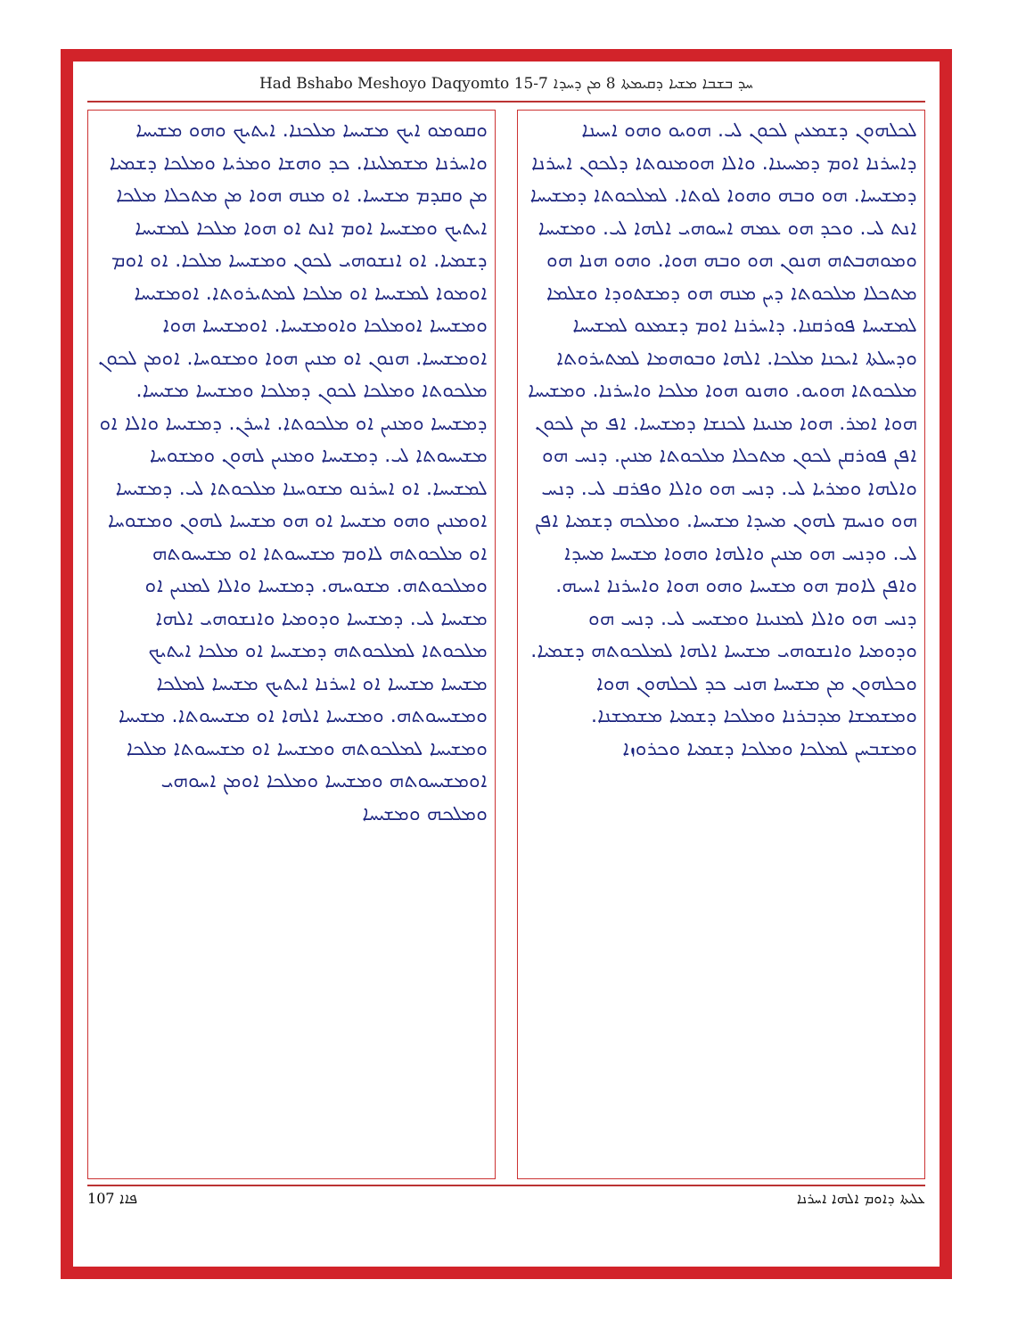Had Bshabo Meshoyo Daqyomto 15-7 ܚܕ ܒܫܒܐ ܡܫܝܐ ܕܩܝܡܬܐ 8 ܡܢ ܕܚܕܐ
ܠܟܠܗܘܢ ܕܫܡܥܝܢ ܠܟܘܢ ܠܝ. ܗܘܝܘ ܘܗܘ ܐܚܝܢܐ ܕܐܚܪܢܐ ܐܘܡ ܕܡܚܝܢܐ. ܘܐܠܐ ܗܘܡܢܘܬܐ ܕܠܟܘܢ ܐܚܪܢܐ ܕܡܫܝܚܐ. ܗܘ ܘܒܗ ܘܗܘܐ ܠܘܬܐ. ܠܡܠܟܘܬܐ ܕܡܫܝܚܐ ܐܢܬ ܠܝ. ܘܟܕ ܗܘ ܥܡܗ ܐܚܘܗܝ ܐܠܗܐ ܠܝ. ܘܡܫܝܚܐ ܘܡܘܗܒܬܗ ܗܢܘܢ ܗܘ ܘܒܗ ܗܘܐ. ܘܗܘ ܗܢܐ ܗܘ ܡܬܟܠܐ ܡܠܟܘܬܐ ܕܝܢ ܡܢܗ ܗܘ ܕܡܫܬܘܕܐ ܘܫܠܡܐ ܠܡܫܝܚܐ ܦܘܪܩܢܐ. ܕܐܚܪܢܐ ܐܘܡ ܕܫܡܥܘ ܠܡܫܝܚܐ ܘܕܚܠܬܐ ܐܝܟܢܐ ܡܠܟܐ. ܐܠܗܐ ܘܒܘܗܡܐ ܠܡܬܝܪܘܬܐ ܡܠܟܘܬܐ ܗܘܝܘ. ܘܗܢܘ ܗܘܐ ܡܠܟܐ ܘܐܚܪܢܐ. ܘܡܫܝܚܐ ܗܘܐ ܐܡܪ. ܗܘܐ ܡܢܝܢܐ ܠܟܢܫܐ ܕܡܫܝܚܐ. ܐܦ ܡܢ ܠܟܘܢ ܐܦܢ ܦܘܪܩܢ ܠܟܘܢ ܡܬܟܠܐ ܡܠܟܘܬܐ ܡܢܝܢ. ܕܢܚ ܗܘ ܘܐܠܗܐ ܘܡܪܝܐ ܠܝ. ܕܢܚ ܗܘ ܘܐܠܐ ܘܦܪܩ ܠܝ. ܕܢܚ ܗܘ ܘܢܚܡ ܠܗܘܢ ܡܚܕܐ ܡܫܝܚܐ. ܘܡܠܟܗ ܕܫܡܝܐ ܐܦܢ ܠܝ. ܘܕܢܚ ܗܘ ܡܢܝܢ ܘܐܠܗܐ ܘܗܘܐ ܡܫܝܚܐ ܡܚܕܐ ܘܐܦܢ ܠܐܘܡ ܗܘ ܡܫܝܚܐ ܘܗܘ ܗܘܐ ܘܐܚܪܢܐ ܐܚܝܗ. ܕܢܚ ܗܘ ܘܐܠܐ ܠܡܢܝܢܐ ܘܡܫܝܚ ܠܝ. ܕܢܚ ܗܘ ܘܕܘܡܝܐ ܘܐܢܫܘܗܝ ܡܫܝܚܐ ܐܠܗܐ ܠܡܠܟܘܬܗ ܕܫܡܝܐ. ܘܟܠܗܘܢ ܡܢ ܡܫܝܚܐ ܗܢܝ ܟܕ ܠܟܠܗܘܢ ܗܘܐ ܘܡܫܡܫܐ ܡܕܒܪܢܐ ܘܡܠܟܐ ܕܫܡܝܐ ܡܫܡܫܢܐ. ܘܡܫܒܚܢ ܠܡܠܟܐ ܘܡܠܟܐ ܕܫܡܝܐ ܘܟܪܘܙܐ
ܘܩܘܡܘ ܐܝܟ ܡܫܝܚܐ ܡܠܟܢܐ. ܐܝܬܝܟ ܘܗܘ ܡܫܝܚܐ ܘܐܚܪܢܐ ܡܫܡܠܝܢܐ. ܟܕ ܘܗܫܐ ܘܡܪܝܐ ܘܡܠܟܐ ܕܫܡܝܐ ܡܢ ܘܩܕܡ ܡܫܝܚܐ. ܐܘ ܡܢܗ ܗܘܐ ܡܢ ܡܬܟܠܐ ܡܠܟܐ ܐܝܬܝܟ ܘܡܫܝܚܐ ܐܘܡ ܐܢܬ ܐܘ ܗܘܐ ܡܠܟܐ ܠܡܫܝܚܐ ܕܫܡܝܐ. ܐܘ ܐܢܫܘܗܝ ܠܟܘܢ ܘܡܫܝܚܐ ܡܠܟܐ. ܐܘ ܐܘܡ ܐܘܡܘܐ ܠܡܫܝܚܐ ܐܘ ܡܠܟܐ ܠܡܬܝܪܘܬܐ. ܐܘܡܫܝܚܐ ܘܡܫܝܚܐ ܐܘܡܠܟܐ ܘܐܘܡܫܝܚܐ. ܐܘܡܫܝܚܐ ܗܘܐ ܐܘܡܫܝܚܐ. ܗܢܘܢ ܐܘ ܡܢܝܢ ܗܘܐ ܘܡܫܘܚܐ. ܐܘܡܢ ܠܟܘܢ ܡܠܟܘܬܐ ܘܡܠܟܐ ܠܟܘܢ ܕܡܠܟܐ ܘܡܫܝܚܐ ܡܫܝܚܐ. ܕܡܫܝܚܐ ܘܡܢܝܢ ܐܘ ܡܠܟܘܬܐ. ܐܚܪܢ. ܕܡܫܝܚܐ ܘܐܠܐ ܐܘ ܡܫܝܚܘܬܐ ܠܝ. ܕܡܫܝܚܐ ܘܡܢܝܢ ܠܗܘܢ ܘܡܫܘܚܐ ܠܡܫܝܚܐ. ܐܘ ܐܚܪܢܘ ܡܫܘܚܢܐ ܡܠܟܘܬܐ ܠܝ. ܕܡܫܝܚܐ ܐܘܡܢܝܢ ܘܗܘ ܡܫܝܚܐ ܐܘ ܗܘ ܡܫܝܚܐ ܠܗܘܢ ܘܡܫܘܚܐ ܐܘ ܡܠܟܘܬܗ ܠܐܘܡ ܡܫܝܚܘܬܐ ܐܘ ܡܫܝܚܘܬܗ ܘܡܠܟܘܬܗ. ܡܫܘܚܗ. ܕܡܫܝܚܐ ܘܐܠܐ ܠܡܢܝܢ ܐܘ ܡܫܝܚܐ ܠܝ. ܕܡܫܝܚܐ ܘܕܘܡܝܐ ܘܐܢܫܘܗܝ ܐܠܗܐ ܡܠܟܘܬܐ ܠܡܠܟܘܬܗ ܕܡܫܝܚܐ ܐܘ ܡܠܟܐ ܐܝܬܝܟ ܡܫܝܚܐ ܡܫܝܚܐ ܐܘ ܐܚܪܢܐ ܐܝܬܝܟ ܡܫܝܚܐ ܠܡܠܟܐ ܘܡܫܝܚܘܬܗ. ܘܡܫܝܚܐ ܐܠܗܐ ܐܘ ܡܫܝܚܘܬܐ. ܡܫܝܚܐ ܘܡܫܝܚܐ ܠܡܠܟܘܬܗ ܘܡܫܝܚܐ ܐܘ ܡܫܝܚܘܬܐ ܡܠܟܐ ܐܘܡܫܝܚܘܬܗ ܘܡܫܝܚܐ ܘܡܠܟܐ ܐܘܡܢ ܐܚܘܗܝ ܘܡܠܟܗ ܘܡܫܝܚܐ
107 ܦܐܐ ܥܠܝܬܐ ܕܐܘܡ ܐܠܗܐ ܐܚܪܢܐ